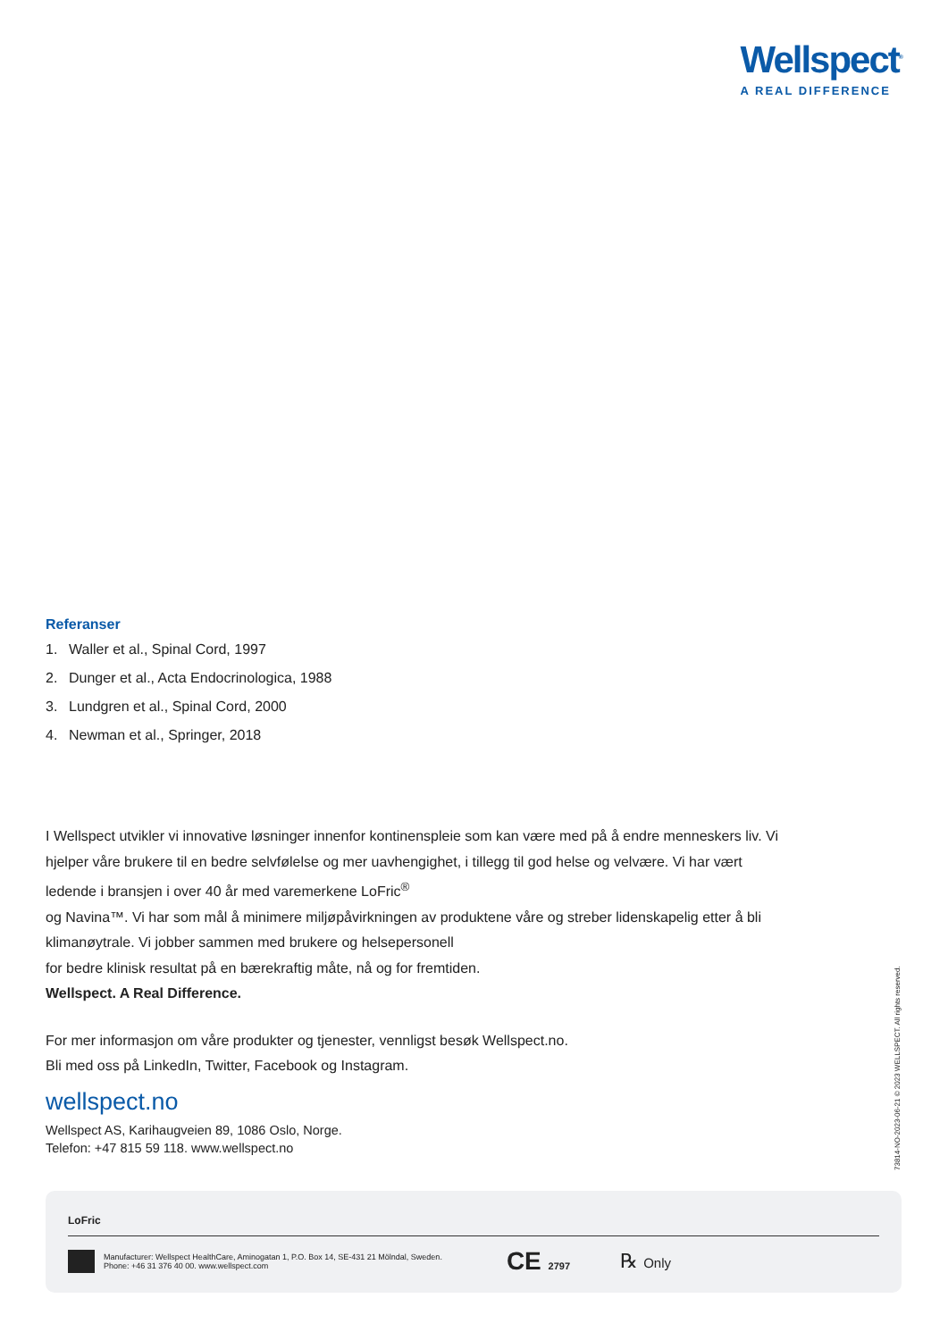Wellspect<sup>®</sup>
A REAL DIFFERENCE
Referanser
1. Waller et al., Spinal Cord, 1997
2. Dunger et al., Acta Endocrinologica, 1988
3. Lundgren et al., Spinal Cord, 2000
4. Newman et al., Springer, 2018
I Wellspect utvikler vi innovative løsninger innenfor kontinenspleie som kan være med på å endre menneskers liv. Vi hjelper våre brukere til en bedre selvfølelse og mer uavhengighet, i tillegg til god helse og velvære. Vi har vært ledende i bransjen i over 40 år med varemerkene LoFric<sup>®</sup>
og Navina™. Vi har som mål å minimere miljøpåvirkningen av produktene våre og streber lidenskapelig etter å bli klimanøytrale. Vi jobber sammen med brukere og helsepersonell
for bedre klinisk resultat på en bærekraftig måte, nå og for fremtiden.
Wellspect. A Real Difference.
For mer informasjon om våre produkter og tjenester, vennligst besøk Wellspect.no.
Bli med oss på LinkedIn, Twitter, Facebook og Instagram.
wellspect.no
Wellspect AS, Karihaugveien 89, 1086 Oslo, Norge.
Telefon: +47 815 59 118. www.wellspect.no
73814-NO-2023-06-21 © 2023 WELLSPECT. All rights reserved.
LoFric
Manufacturer: Wellspect HealthCare, Aminogatan 1, P.O. Box 14, SE-431 21 Mölndal, Sweden.
Phone: +46 31 376 40 00. www.wellspect.com
CE 2797
℞ Only